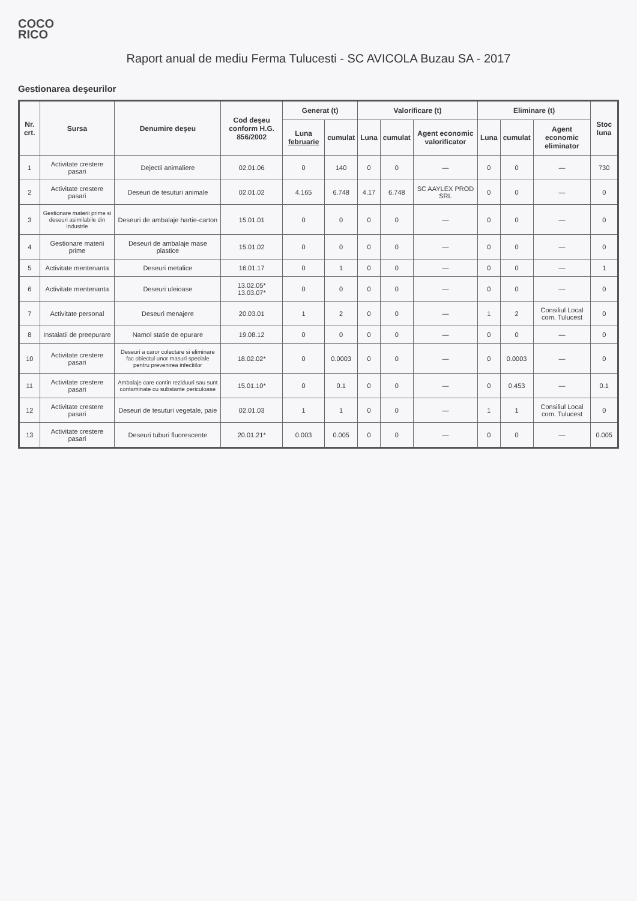COCO
RICO
Raport anual de mediu Ferma Tulucesti - SC AVICOLA Buzau SA - 2017
Gestionarea deşeurilor
| Nr. crt. | Sursa | Denumire deşeu | Cod deşeu conform H.G. 856/2002 | Generat (t) | | Valorificare (t) | | | Eliminare (t) | | | Stoc luna |
| --- | --- | --- | --- | --- | --- | --- | --- | --- | --- | --- | --- | --- |
| | | | | Luna februarie | cumulat | Luna | cumulat | Agent economic valorificator | Luna | cumulat | Agent economic eliminator | |
| 1 | Activitate crestere pasari | Dejectii animaliere | 02.01.06 | 0 | 140 | 0 | 0 | — | 0 | 0 | — | 730 |
| 2 | Activitate crestere pasari | Deseuri de tesuturi animale | 02.01.02 | 4.165 | 6.748 | 4.17 | 6.748 | SC AAYLEX PROD SRL | 0 | 0 | — | 0 |
| 3 | Gestionare materii prime si deseuri asimilabile din industrie | Deseuri de ambalaje hartie-carton | 15.01.01 | 0 | 0 | 0 | 0 | — | 0 | 0 | — | 0 |
| 4 | Gestionare materii prime | Deseuri de ambalaje mase plastice | 15.01.02 | 0 | 0 | 0 | 0 | — | 0 | 0 | — | 0 |
| 5 | Activitate mentenanta | Deseuri metalice | 16.01.17 | 0 | 1 | 0 | 0 | — | 0 | 0 | — | 1 |
| 6 | Activitate mentenanta | Deseuri uleioase | 13.02.05* 13.03.07* | 0 | 0 | 0 | 0 | — | 0 | 0 | — | 0 |
| 7 | Activitate personal | Deseuri menajere | 20.03.01 | 1 | 2 | 0 | 0 | — | 1 | 2 | Consiliul Local com. Tulucest | 0 |
| 8 | Instalatii de preepurare | Namol statie de epurare | 19.08.12 | 0 | 0 | 0 | 0 | — | 0 | 0 | — | 0 |
| 10 | Activitate crestere pasari | Deseuri a caror colectare si eliminare fac obiectul unor masuri speciale pentru prevenirea infectiilor | 18.02.02* | 0 | 0.0003 | 0 | 0 | — | 0 | 0.0003 | — | 0 |
| 11 | Activitate crestere pasari | Ambalaje care contin reziduuri sau sunt contaminate cu substante periculoase | 15.01.10* | 0 | 0.1 | 0 | 0 | — | 0 | 0.453 | — | 0.1 |
| 12 | Activitate crestere pasari | Deseuri de tesuturi vegetale, paie | 02.01.03 | 1 | 1 | 0 | 0 | — | 1 | 1 | Consiliul Local com. Tulucest | 0 |
| 13 | Activitate crestere pasari | Deseuri tuburi fluorescente | 20.01.21* | 0.003 | 0.005 | 0 | 0 | — | 0 | 0 | — | 0.005 |